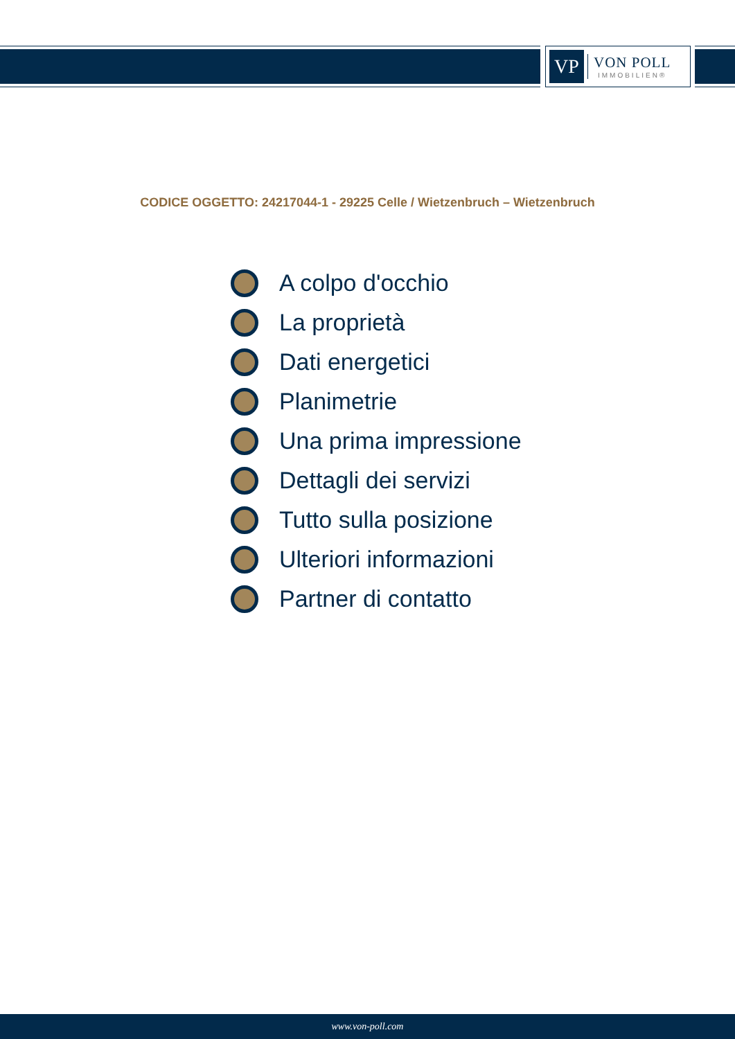VP
VON POLL
IMMOBILIEN®
CODICE OGGETTO: 24217044-1 - 29225 Celle / Wietzenbruch – Wietzenbruch
A colpo d'occhio
La proprietà
Dati energetici
Planimetrie
Una prima impressione
Dettagli dei servizi
Tutto sulla posizione
Ulteriori informazioni
Partner di contatto
www.von-poll.com